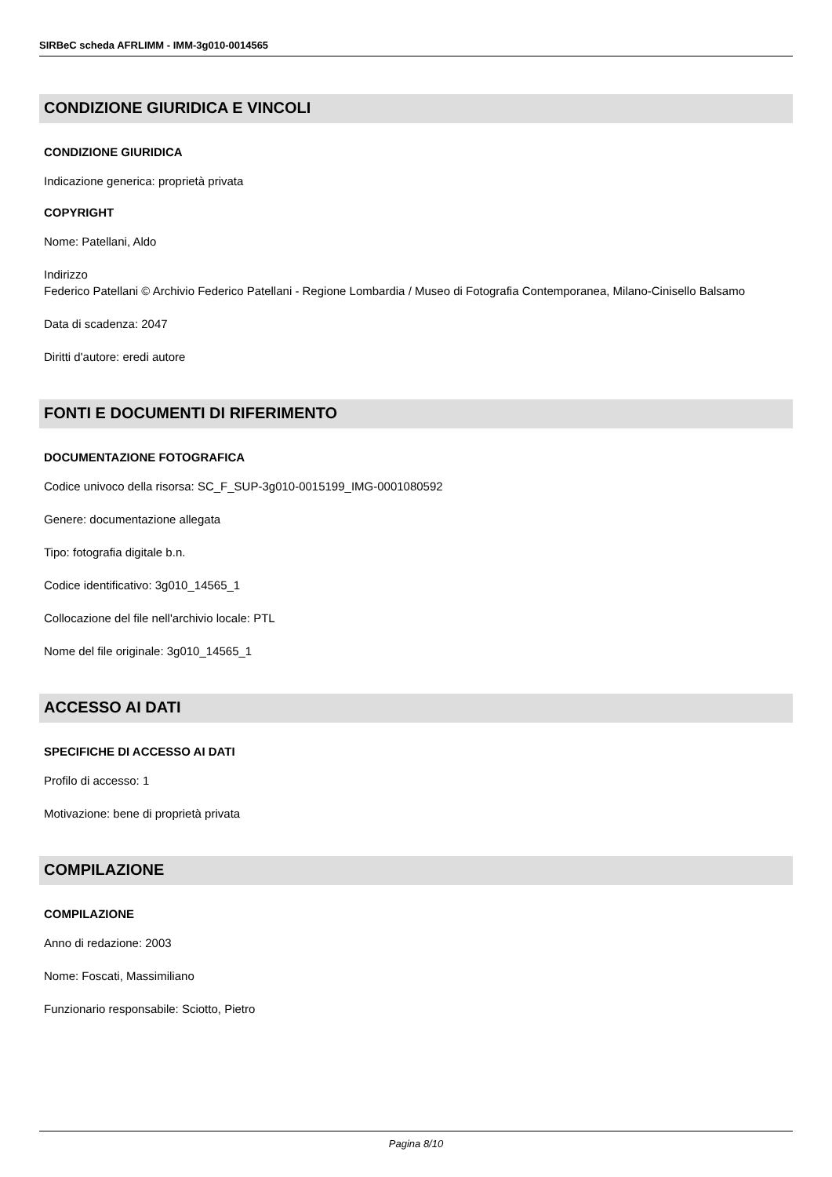SIRBeC scheda AFRLIMM - IMM-3g010-0014565
CONDIZIONE GIURIDICA E VINCOLI
CONDIZIONE GIURIDICA
Indicazione generica: proprietà privata
COPYRIGHT
Nome: Patellani, Aldo
Indirizzo
Federico Patellani © Archivio Federico Patellani - Regione Lombardia / Museo di Fotografia Contemporanea, Milano-Cinisello Balsamo
Data di scadenza: 2047
Diritti d'autore: eredi autore
FONTI E DOCUMENTI DI RIFERIMENTO
DOCUMENTAZIONE FOTOGRAFICA
Codice univoco della risorsa: SC_F_SUP-3g010-0015199_IMG-0001080592
Genere: documentazione allegata
Tipo: fotografia digitale b.n.
Codice identificativo: 3g010_14565_1
Collocazione del file nell'archivio locale: PTL
Nome del file originale: 3g010_14565_1
ACCESSO AI DATI
SPECIFICHE DI ACCESSO AI DATI
Profilo di accesso: 1
Motivazione: bene di proprietà privata
COMPILAZIONE
COMPILAZIONE
Anno di redazione: 2003
Nome: Foscati, Massimiliano
Funzionario responsabile: Sciotto, Pietro
Pagina 8/10